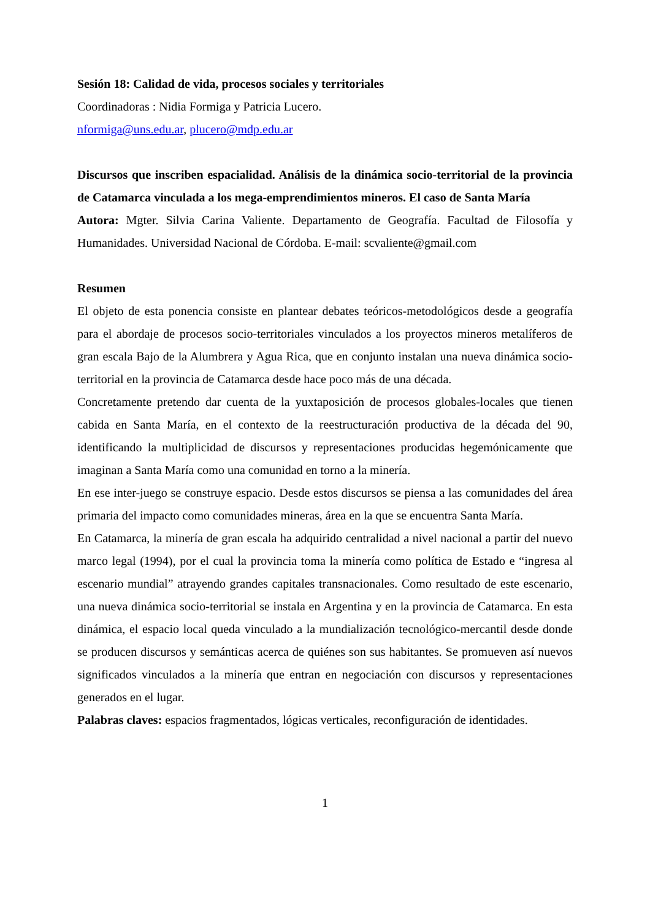Sesión 18: Calidad de vida, procesos sociales y territoriales
Coordinadoras : Nidia Formiga y Patricia Lucero.
nformiga@uns.edu.ar, plucero@mdp.edu.ar
Discursos que inscriben espacialidad. Análisis de la dinámica socio-territorial de la provincia de Catamarca vinculada a los mega-emprendimientos mineros. El caso de Santa María
Autora: Mgter. Silvia Carina Valiente. Departamento de Geografía. Facultad de Filosofía y Humanidades. Universidad Nacional de Córdoba. E-mail: scvaliente@gmail.com
Resumen
El objeto de esta ponencia consiste en plantear debates teóricos-metodológicos desde a geografía para el abordaje de procesos socio-territoriales vinculados a los proyectos mineros metalíferos de gran escala Bajo de la Alumbrera y Agua Rica, que en conjunto instalan una nueva dinámica socio-territorial en la provincia de Catamarca desde hace poco más de una década.
Concretamente pretendo dar cuenta de la yuxtaposición de procesos globales-locales que tienen cabida en Santa María, en el contexto de la reestructuración productiva de la década del 90, identificando la multiplicidad de discursos y representaciones producidas hegemónicamente que imaginan a Santa María como una comunidad en torno a la minería.
En ese inter-juego se construye espacio. Desde estos discursos se piensa a las comunidades del área primaria del impacto como comunidades mineras, área en la que se encuentra Santa María.
En Catamarca, la minería de gran escala ha adquirido centralidad a nivel nacional a partir del nuevo marco legal (1994), por el cual la provincia toma la minería como política de Estado e “ingresa al escenario mundial” atrayendo grandes capitales transnacionales. Como resultado de este escenario, una nueva dinámica socio-territorial se instala en Argentina y en la provincia de Catamarca. En esta dinámica, el espacio local queda vinculado a la mundialización tecnológico-mercantil desde donde se producen discursos y semánticas acerca de quiénes son sus habitantes. Se promueven así nuevos significados vinculados a la minería que entran en negociación con discursos y representaciones generados en el lugar.
Palabras claves: espacios fragmentados, lógicas verticales, reconfiguración de identidades.
1